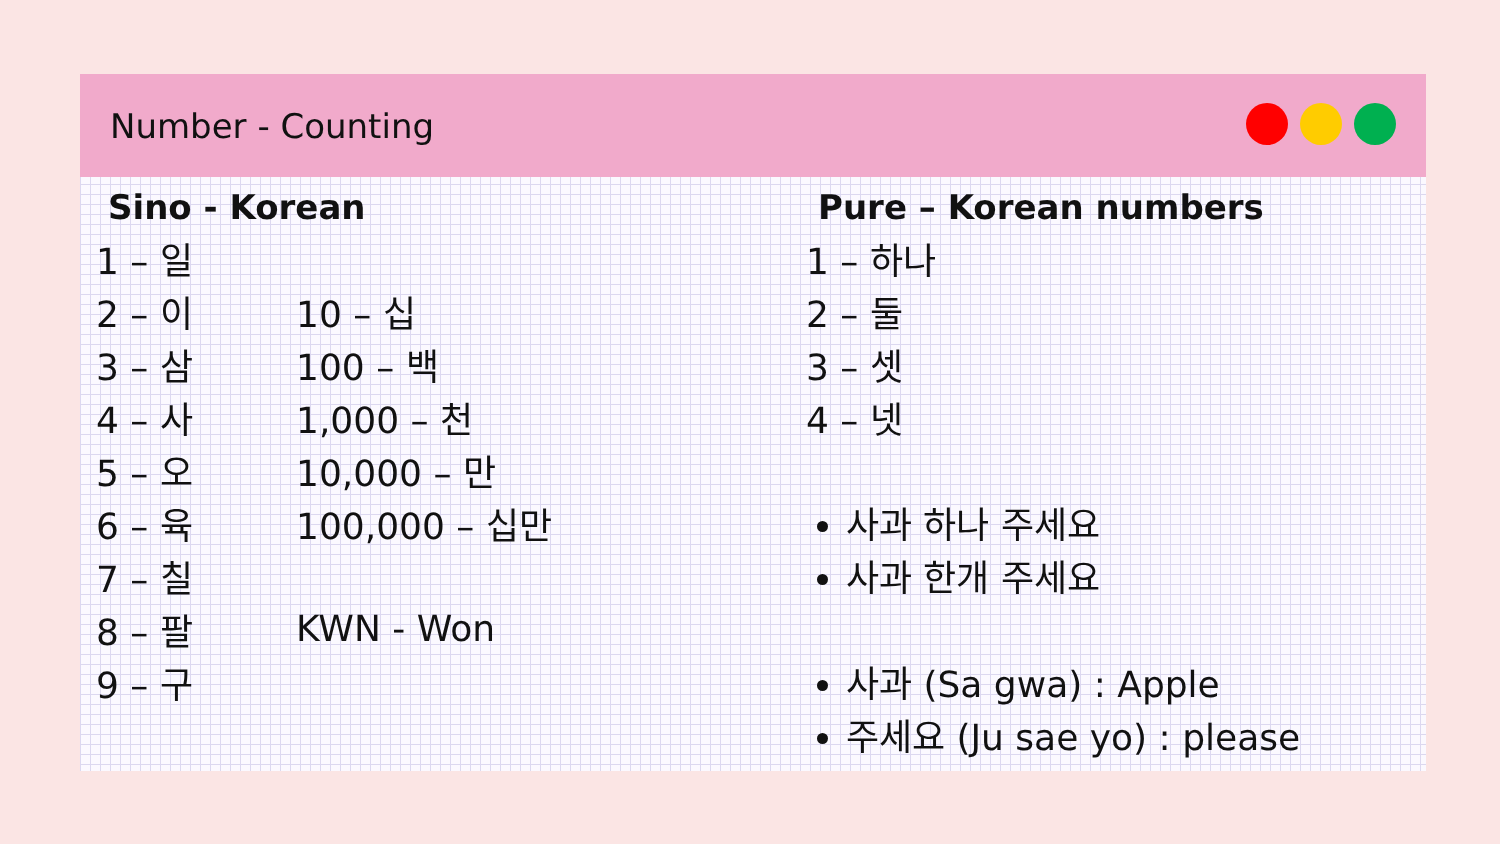Number - Counting
Sino - Korean
1 – 일
2 – 이 10 – 십
3 – 삼 100 – 백
4 – 사 1,000 – 천
5 – 오 10,000 – 만
6 – 육 100,000 – 십만
7 – 칠
8 – 팔 KWN - Won
9 – 구
Pure – Korean numbers
1 – 하나
2 – 둘
3 – 셋
4 – 넷
사과 하나 주세요
사과 한개 주세요
사과 (Sa gwa) : Apple
주세요 (Ju sae yo) : please